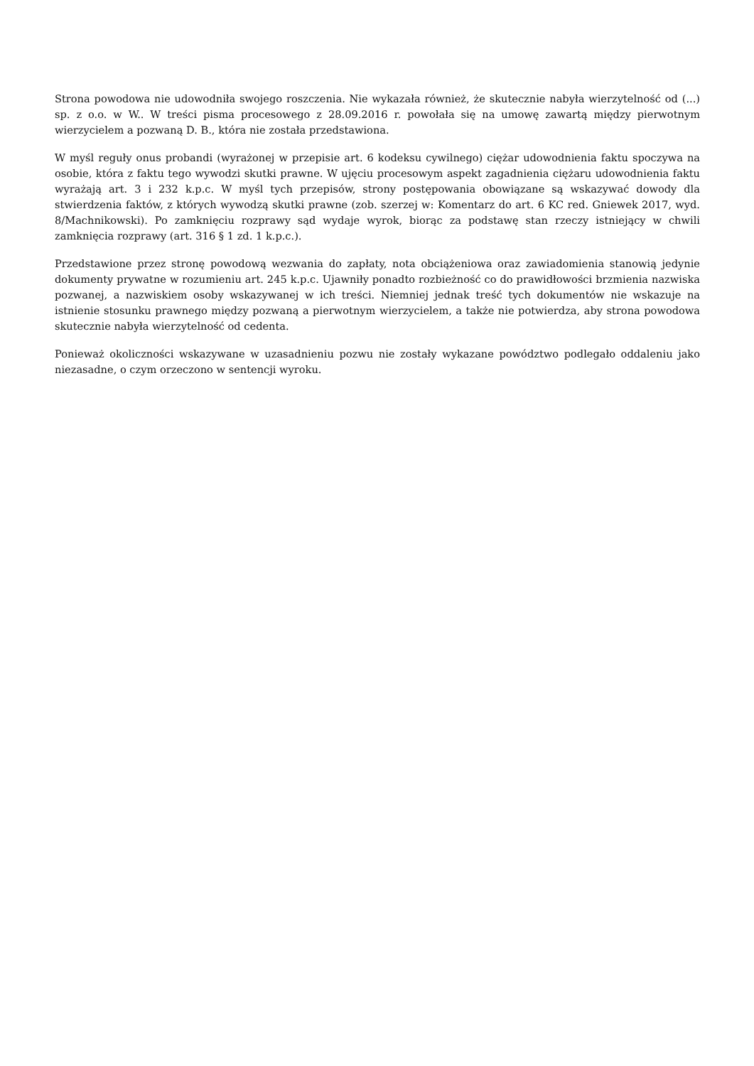Strona powodowa nie udowodniła swojego roszczenia. Nie wykazała również, że skutecznie nabyła wierzytelność od (...) sp. z o.o. w W.. W treści pisma procesowego z 28.09.2016 r. powołała się na umowę zawartą między pierwotnym wierzycielem a pozwaną D. B., która nie została przedstawiona.
W myśl reguły onus probandi (wyrażonej w przepisie art. 6 kodeksu cywilnego) ciężar udowodnienia faktu spoczywa na osobie, która z faktu tego wywodzi skutki prawne. W ujęciu procesowym aspekt zagadnienia ciężaru udowodnienia faktu wyrażają art. 3 i 232 k.p.c. W myśl tych przepisów, strony postępowania obowiązane są wskazywać dowody dla stwierdzenia faktów, z których wywodzą skutki prawne (zob. szerzej w: Komentarz do art. 6 KC red. Gniewek 2017, wyd. 8/Machnikowski). Po zamknięciu rozprawy sąd wydaje wyrok, biorąc za podstawę stan rzeczy istniejący w chwili zamknięcia rozprawy (art. 316 § 1 zd. 1 k.p.c.).
Przedstawione przez stronę powodową wezwania do zapłaty, nota obciążeniowa oraz zawiadomienia stanowią jedynie dokumenty prywatne w rozumieniu art. 245 k.p.c. Ujawniły ponadto rozbieżność co do prawidłowości brzmienia nazwiska pozwanej, a nazwiskiem osoby wskazywanej w ich treści. Niemniej jednak treść tych dokumentów nie wskazuje na istnienie stosunku prawnego między pozwaną a pierwotnym wierzycielem, a także nie potwierdza, aby strona powodowa skutecznie nabyła wierzytelność od cedenta.
Ponieważ okoliczności wskazywane w uzasadnieniu pozwu nie zostały wykazane powództwo podlegało oddaleniu jako niezasadne, o czym orzeczono w sentencji wyroku.